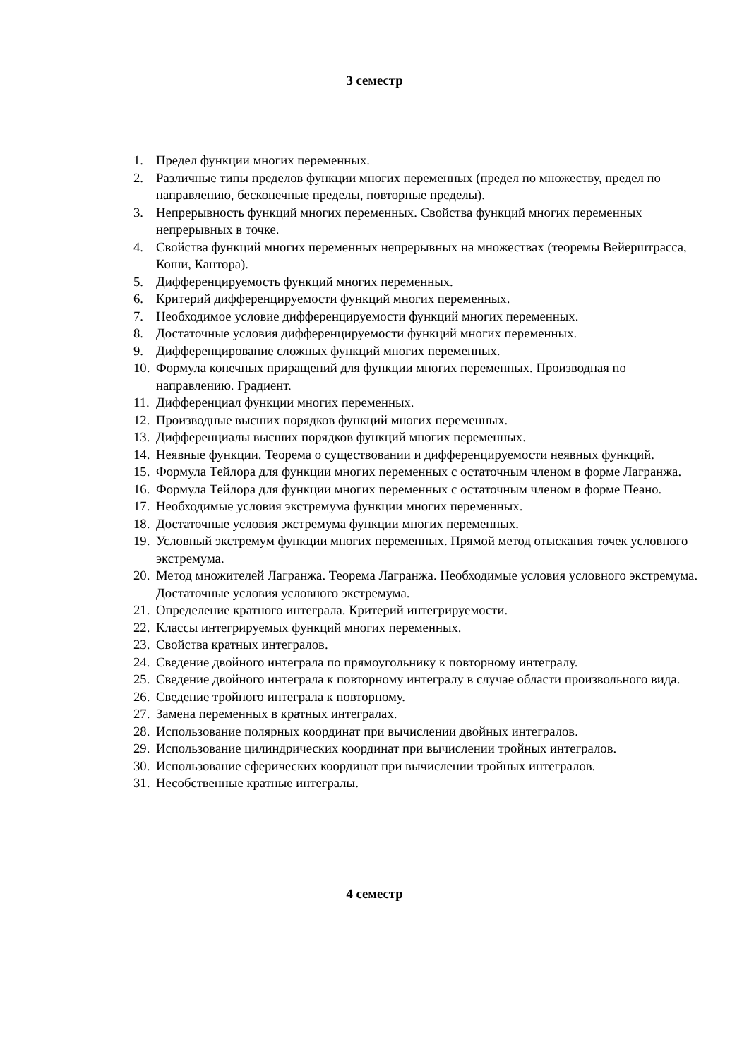3 семестр
1. Предел функции многих переменных.
2. Различные типы пределов функции многих переменных (предел по множеству, предел по направлению, бесконечные пределы, повторные пределы).
3. Непрерывность функций многих переменных. Свойства функций многих переменных непрерывных в точке.
4. Свойства функций многих переменных непрерывных на множествах (теоремы Вейерштрасса, Коши, Кантора).
5. Дифференцируемость функций многих переменных.
6. Критерий дифференцируемости функций многих переменных.
7. Необходимое условие дифференцируемости функций многих переменных.
8. Достаточные условия дифференцируемости функций многих переменных.
9. Дифференцирование сложных функций многих переменных.
10. Формула конечных приращений для функции многих переменных. Производная по направлению. Градиент.
11. Дифференциал функции многих переменных.
12. Производные высших порядков функций многих переменных.
13. Дифференциалы высших порядков функций многих переменных.
14. Неявные функции. Теорема о существовании и дифференцируемости неявных функций.
15. Формула Тейлора для функции многих переменных с остаточным членом в форме Лагранжа.
16. Формула Тейлора для функции многих переменных с остаточным членом в форме Пеано.
17. Необходимые условия экстремума функции многих переменных.
18. Достаточные условия экстремума функции многих переменных.
19. Условный экстремум функции многих переменных. Прямой метод отыскания точек условного экстремума.
20. Метод множителей Лагранжа. Теорема Лагранжа. Необходимые условия условного экстремума. Достаточные условия условного экстремума.
21. Определение кратного интеграла. Критерий интегрируемости.
22. Классы интегрируемых функций многих переменных.
23. Свойства кратных интегралов.
24. Сведение двойного интеграла по прямоугольнику к повторному интегралу.
25. Сведение двойного интеграла к повторному интегралу в случае области произвольного вида.
26. Сведение тройного интеграла к повторному.
27. Замена переменных в кратных интегралах.
28. Использование полярных координат при вычислении двойных интегралов.
29. Использование цилиндрических координат при вычислении тройных интегралов.
30. Использование сферических координат при вычислении тройных интегралов.
31. Несобственные кратные интегралы.
4 семестр